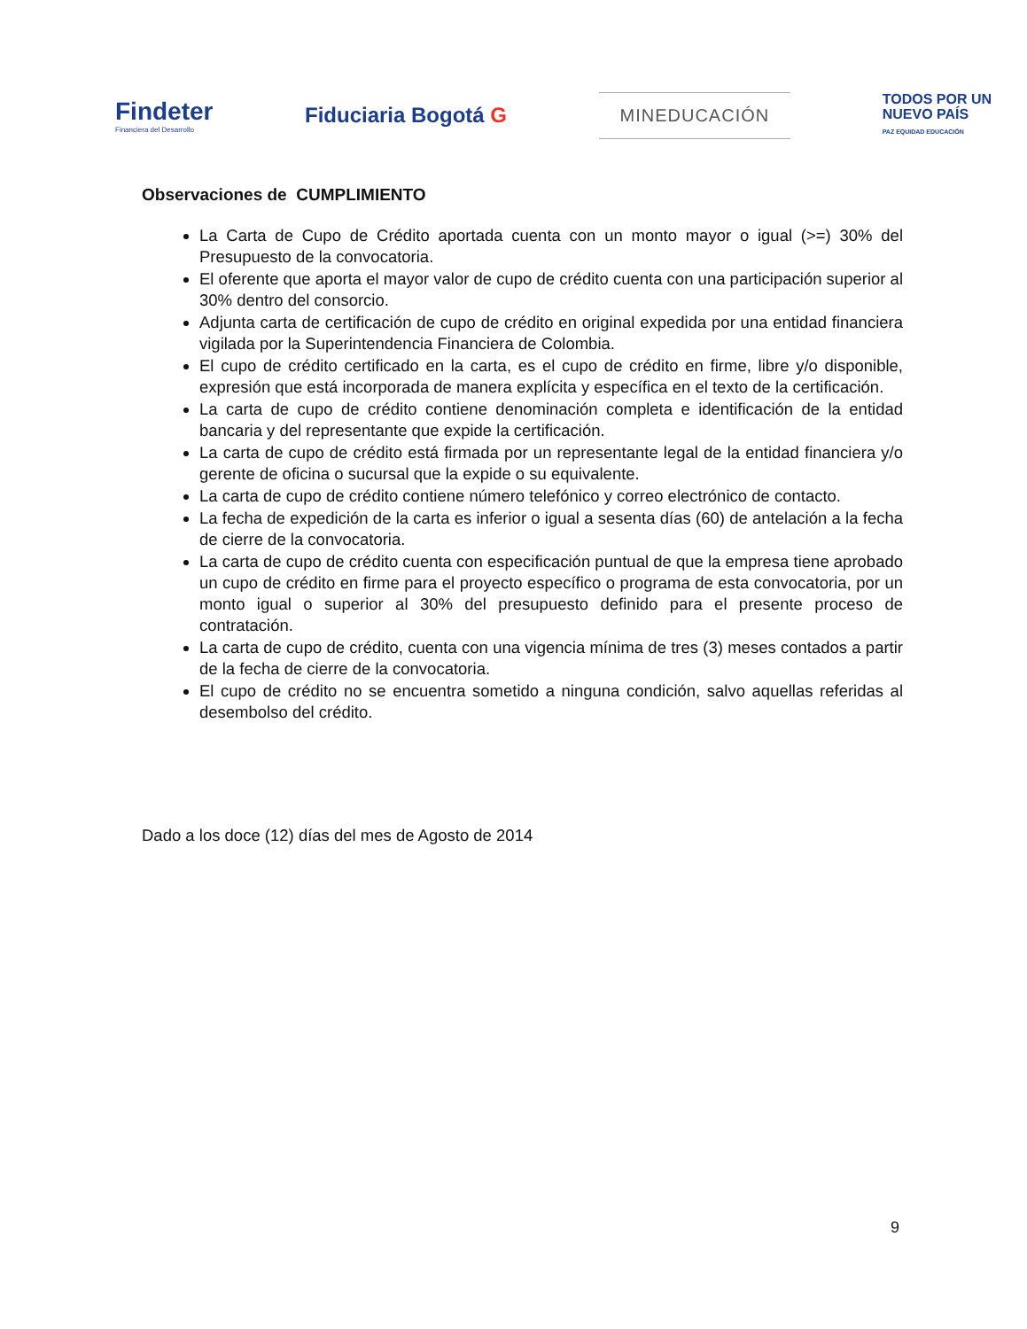Findeter
Financiera del Desarrollo
Fiduciaria Bogotá G
MINEDUCACIÓN
TODOS POR UN
NUEVO PAÍS
PAZ EQUIDAD EDUCACIÓN
Observaciones de CUMPLIMIENTO
La Carta de Cupo de Crédito aportada cuenta con un monto mayor o igual (>=) 30% del Presupuesto de la convocatoria.
El oferente que aporta el mayor valor de cupo de crédito cuenta con una participación superior al 30% dentro del consorcio.
Adjunta carta de certificación de cupo de crédito en original expedida por una entidad financiera vigilada por la Superintendencia Financiera de Colombia.
El cupo de crédito certificado en la carta, es el cupo de crédito en firme, libre y/o disponible, expresión que está incorporada de manera explícita y específica en el texto de la certificación.
La carta de cupo de crédito contiene denominación completa e identificación de la entidad bancaria y del representante que expide la certificación.
La carta de cupo de crédito está firmada por un representante legal de la entidad financiera y/o gerente de oficina o sucursal que la expide o su equivalente.
La carta de cupo de crédito contiene número telefónico y correo electrónico de contacto.
La fecha de expedición de la carta es inferior o igual a sesenta días (60) de antelación a la fecha de cierre de la convocatoria.
La carta de cupo de crédito cuenta con especificación puntual de que la empresa tiene aprobado un cupo de crédito en firme para el proyecto específico o programa de esta convocatoria, por un monto igual o superior al 30% del presupuesto definido para el presente proceso de contratación.
La carta de cupo de crédito, cuenta con una vigencia mínima de tres (3) meses contados a partir de la fecha de cierre de la convocatoria.
El cupo de crédito no se encuentra sometido a ninguna condición, salvo aquellas referidas al desembolso del crédito.
Dado a los doce (12) días del mes de Agosto de 2014
9